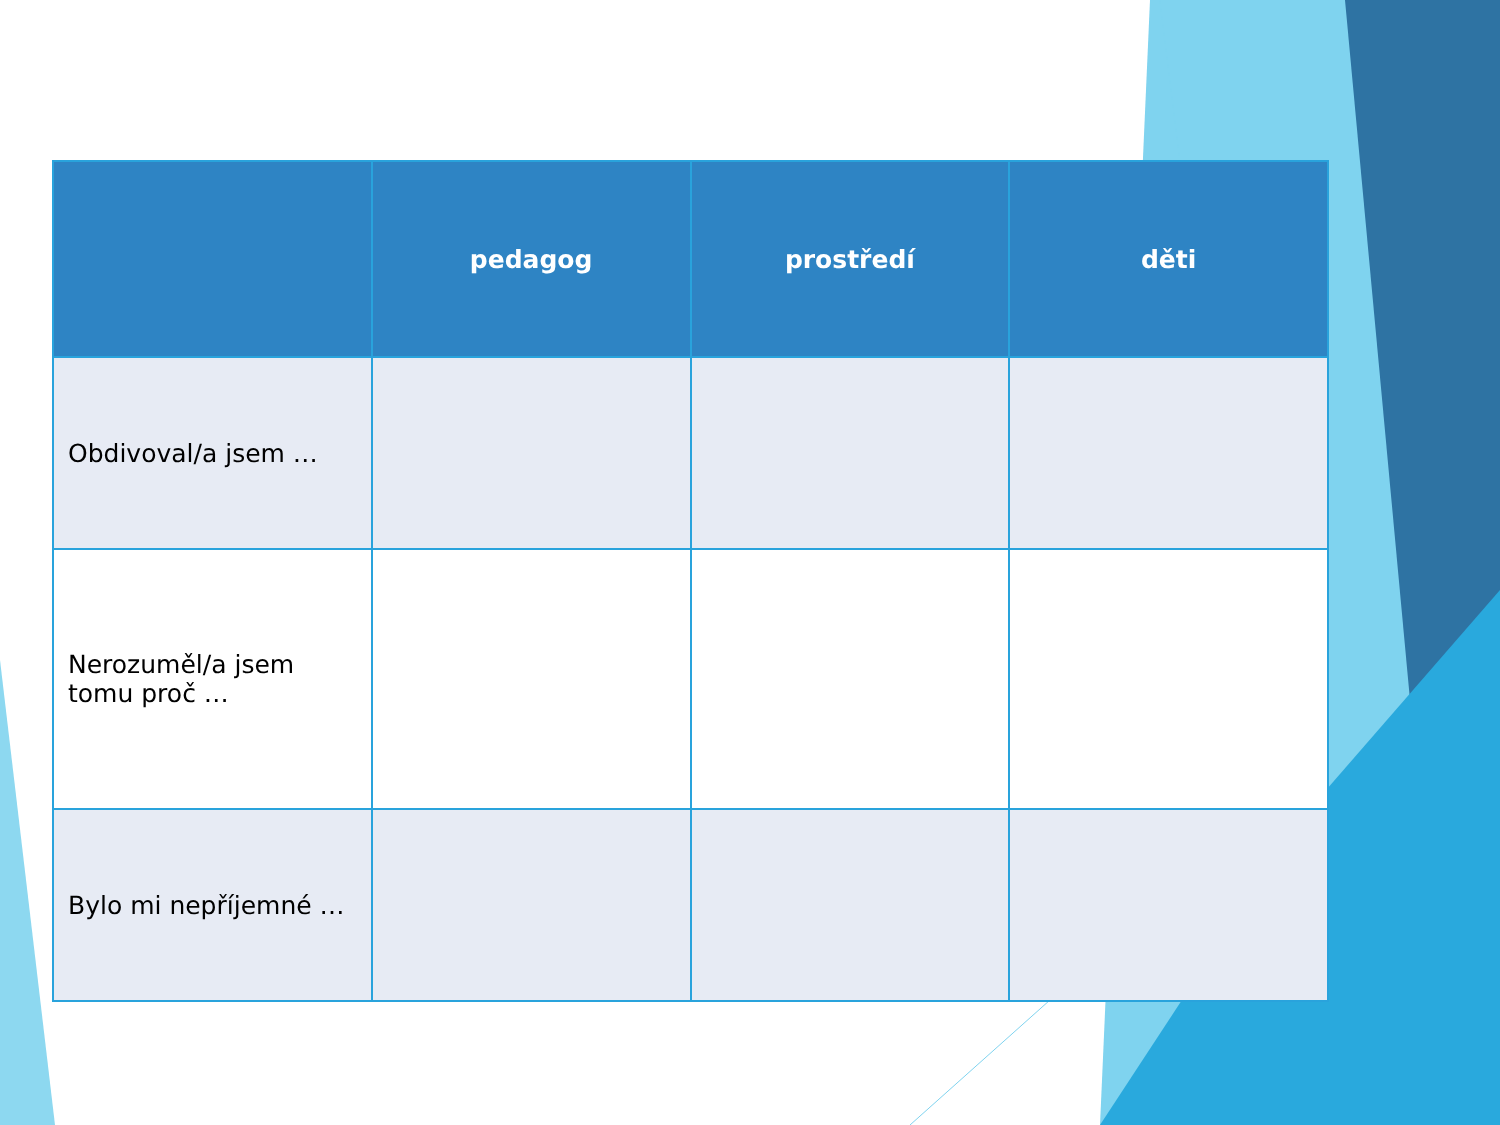| | pedagog | prostředí | děti |
| --- | --- | --- | --- |
| Obdivoval/a jsem … | | | |
| Nerozuměl/a jsem tomu proč … | | | |
| Bylo mi nepříjemné … | | | |